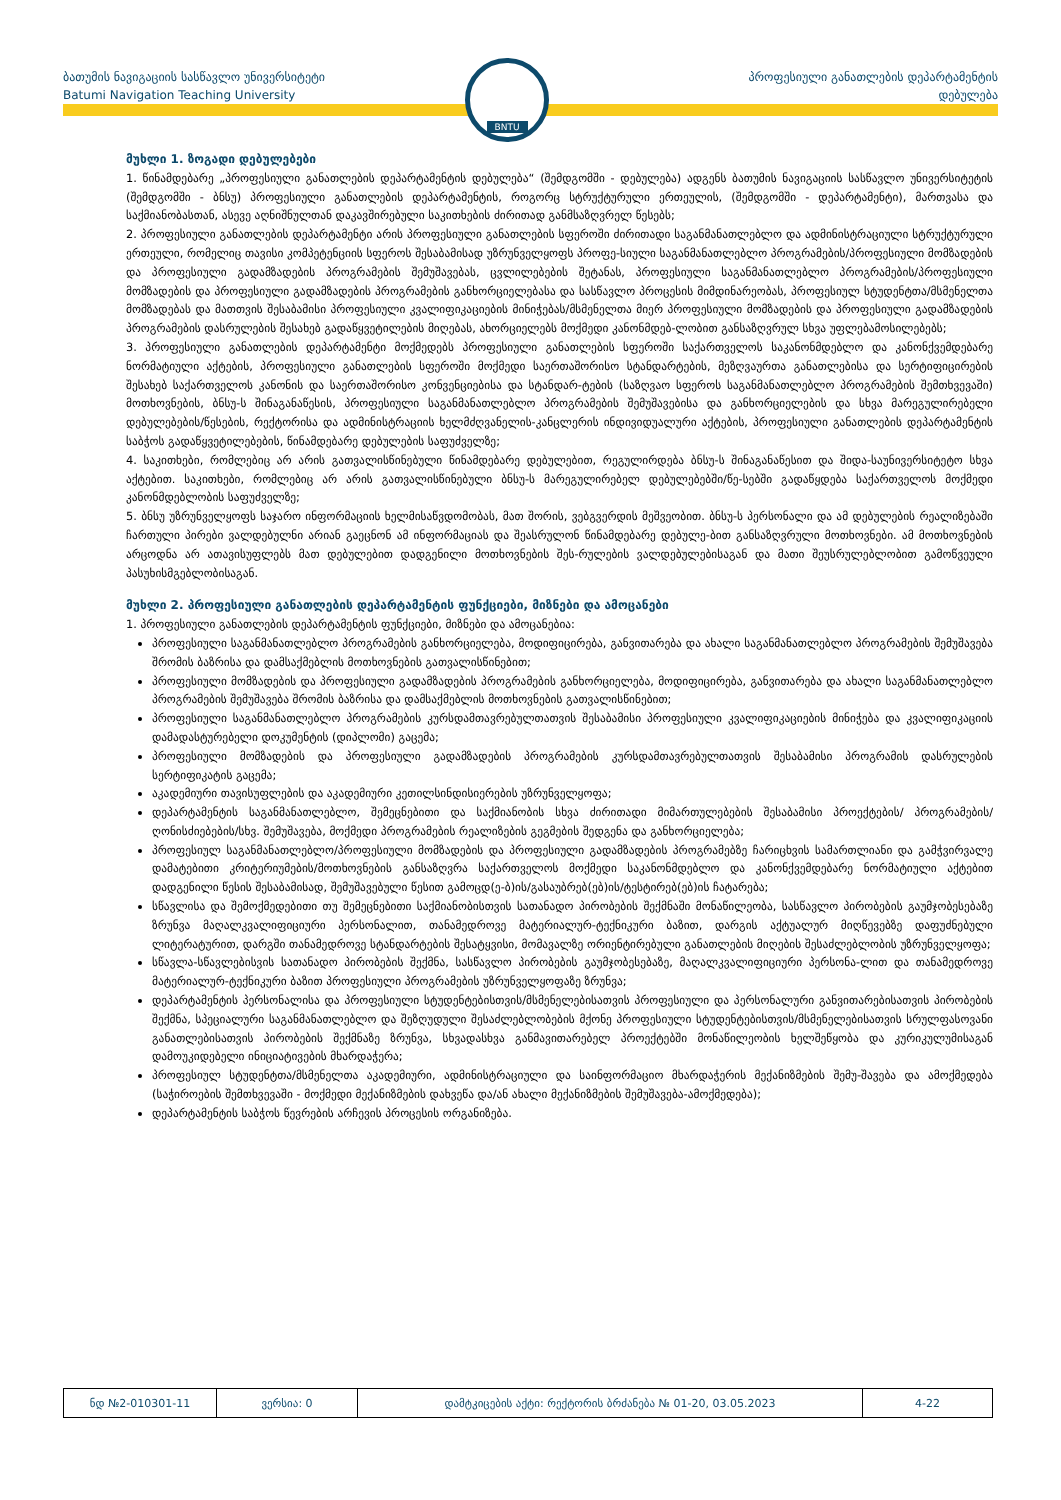ბათუმის ნავიგაციის სასწავლო უნივერსიტეტი
Batumi Navigation Teaching University
პროფესიული განათლების დეპარტამენტის
დებულება
BNTU
მუხლი 1. ზოგადი დებულებები
1. წინამდებარე „პროფესიული განათლების დეპარტამენტის დებულება“ (შემდგომში - დებულება) ადგენს ბათუმის ნავიგაციის სასწავლო უნივერსიტეტის (შემდგომში - ბნსუ) პროფესიული განათლების დეპარტამენტის, როგორც სტრუქტურული ერთეულის, (შემდგომში - დეპარტამენტი), მართვასა და საქმიანობასთან, ასევე აღნიშნულთან დაკავშირებული საკითხების ძირითად განმსაზღვრელ წესებს;
2. პროფესიული განათლების დეპარტამენტი არის პროფესიული განათლების სფეროში ძირითადი საგანმანათლებლო და ადმინისტრაციული სტრუქტურული ერთეული, რომელიც თავისი კომპეტენციის სფეროს შესაბამისად უზრუნველყოფს პროფე-სიული საგანმანათლებლო პროგრამების/პროფესიული მომზადების და პროფესიული გადამზადების პროგრამების შემუშავებას, ცვლილებების შეტანას, პროფესიული საგანმანათლებლო პროგრამების/პროფესიული მომზადების და პროფესიული გადამზადების პროგრამების განხორციელებასა და სასწავლო პროცესის მიმდინარეობას, პროფესიულ სტუდენტთა/მსმენელთა მომზადებას და მათთვის შესაბამისი პროფესიული კვალიფიკაციების მინიჭებას/მსმენელთა მიერ პროფესიული მომზადების და პროფესიული გადამზადების პროგრამების დასრულების შესახებ გადაწყვეტილების მიღებას, ახორციელებს მოქმედი კანონმდებ-ლობით განსაზღვრულ სხვა უფლებამოსილებებს;
3. პროფესიული განათლების დეპარტამენტი მოქმედებს პროფესიული განათლების სფეროში საქართველოს საკანონმდებლო და კანონქვემდებარე ნორმატიული აქტების, პროფესიული განათლების სფეროში მოქმედი საერთაშორისო სტანდარტების, მეზღვაურთა განათლებისა და სერტიფიცირების შესახებ საქართველოს კანონის და საერთაშორისო კონვენციებისა და სტანდარ-ტების (საზღვაო სფეროს საგანმანათლებლო პროგრამების შემთხვევაში) მოთხოვნების, ბნსუ-ს შინაგანაწესის, პროფესიული საგანმანათლებლო პროგრამების შემუშავებისა და განხორციელების და სხვა მარეგულირებელი დებულებების/წესების, რექტორისა და ადმინისტრაციის ხელმძღვანელის-კანცლერის ინდივიდუალური აქტების, პროფესიული განათლების დეპარტამენტის საბჭოს გადაწყვეტილებების, წინამდებარე დებულების საფუძველზე;
4. საკითხები, რომლებიც არ არის გათვალისწინებული წინამდებარე დებულებით, რეგულირდება ბნსუ-ს შინაგანაწესით და შიდა-საუნივერსიტეტო სხვა აქტებით. საკითხები, რომლებიც არ არის გათვალისწინებული ბნსუ-ს მარეგულირებელ დებულებებში/წე-სებში გადაწყდება საქართველოს მოქმედი კანონმდებლობის საფუძველზე;
5. ბნსუ უზრუნველყოფს საჯარო ინფორმაციის ხელმისაწვდომობას, მათ შორის, ვებგვერდის მეშვეობით. ბნსუ-ს პერსონალი და ამ დებულების რეალიზებაში ჩართული პირები ვალდებულნი არიან გაეცნონ ამ ინფორმაციას და შეასრულონ წინამდებარე დებულე-ბით განსაზღვრული მოთხოვნები. ამ მოთხოვნების არცოდნა არ ათავისუფლებს მათ დებულებით დადგენილი მოთხოვნების შეს-რულების ვალდებულებისაგან და მათი შეუსრულებლობით გამოწვეული პასუხისმგებლობისაგან.
მუხლი 2. პროფესიული განათლების დეპარტამენტის ფუნქციები, მიზნები და ამოცანები
1. პროფესიული განათლების დეპარტამენტის ფუნქციები, მიზნები და ამოცანებია:
პროფესიული საგანმანათლებლო პროგრამების განხორციელება, მოდიფიცირება, განვითარება და ახალი საგანმანათლებლო პროგრამების შემუშავება შრომის ბაზრისა და დამსაქმებლის მოთხოვნების გათვალისწინებით;
პროფესიული მომზადების და პროფესიული გადამზადების პროგრამების განხორციელება, მოდიფიცირება, განვითარება და ახალი საგანმანათლებლო პროგრამების შემუშავება შრომის ბაზრისა და დამსაქმებლის მოთხოვნების გათვალისწინებით;
პროფესიული საგანმანათლებლო პროგრამების კურსდამთავრებულთათვის შესაბამისი პროფესიული კვალიფიკაციების მინიჭება და კვალიფიკაციის დამადასტურებელი დოკუმენტის (დიპლომი) გაცემა;
პროფესიული მომზადების და პროფესიული გადამზადების პროგრამების კურსდამთავრებულთათვის შესაბამისი პროგრამის დასრულების სერტიფიკატის გაცემა;
აკადემიური თავისუფლების და აკადემიური კეთილსინდისიერების უზრუნველყოფა;
დეპარტამენტის საგანმანათლებლო, შემეცნებითი და საქმიანობის სხვა ძირითადი მიმართულებების შესაბამისი პროექტების/ პროგრამების/ღონისძიებების/სხვ. შემუშავება, მოქმედი პროგრამების რეალიზების გეგმების შედგენა და განხორციელება;
პროფესიულ საგანმანათლებლო/პროფესიული მომზადების და პროფესიული გადამზადების პროგრამებზე ჩარიცხვის სამართლიანი და გამჭვირვალე დამატებითი კრიტერიუმების/მოთხოვნების განსაზღვრა საქართველოს მოქმედი საკანონმდებლო და კანონქვემდებარე ნორმატიული აქტებით დადგენილი წესის შესაბამისად, შემუშავებული წესით გამოცდ(ე-ბ)ის/გასაუბრებ(ებ)ის/ტესტირებ(ებ)ის ჩატარება;
სწავლისა და შემოქმედებითი თუ შემეცნებითი საქმიანობისთვის სათანადო პირობების შექმნაში მონაწილეობა, სასწავლო პირობების გაუმჯობესებაზე ზრუნვა მაღალკვალიფიციური პერსონალით, თანამედროვე მატერიალურ-ტექნიკური ბაზით, დარგის აქტუალურ მიღწევებზე დაფუძნებული ლიტერატურით, დარგში თანამედროვე სტანდარტების შესატყვისი, მომავალზე ორიენტირებული განათლების მიღების შესაძლებლობის უზრუნველყოფა;
სწავლა-სწავლებისვის სათანადო პირობების შექმნა, სასწავლო პირობების გაუმჯობესებაზე, მაღალკვალიფიციური პერსონა-ლით და თანამედროვე მატერიალურ-ტექნიკური ბაზით პროფესიული პროგრამების უზრუნველყოფაზე ზრუნვა;
დეპარტამენტის პერსონალისა და პროფესიული სტუდენტებისთვის/მსმენელებისათვის პროფესიული და პერსონალური განვითარებისათვის პირობების შექმნა, სპეციალური საგანმანათლებლო და შეზღუდული შესაძლებლობების მქონე პროფესიული სტუდენტებისთვის/მსმენელებისათვის სრულფასოვანი განათლებისათვის პირობების შექმნაზე ზრუნვა, სხვადასხვა განმავითარებელ პროექტებში მონაწილეობის ხელშეწყობა და კურიკულუმისაგან დამოუკიდებელი ინიციატივების მხარდაჭერა;
პროფესიულ სტუდენტთა/მსმენელთა აკადემიური, ადმინისტრაციული და საინფორმაციო მხარდაჭერის მექანიზმების შემუ-შავება და ამოქმედება (საჭიროების შემთხვევაში - მოქმედი მექანიზმების დახვეწა და/ან ახალი მექანიზმების შემუშავება-ამოქმედება);
დეპარტამენტის საბჭოს წევრების არჩევის პროცესის ორგანიზება.
| ნდ №2-010301-11 | ვერსია: 0 | დამტკიცების აქტი: რექტორის ბრძანება № 01-20, 03.05.2023 | 4-22 |